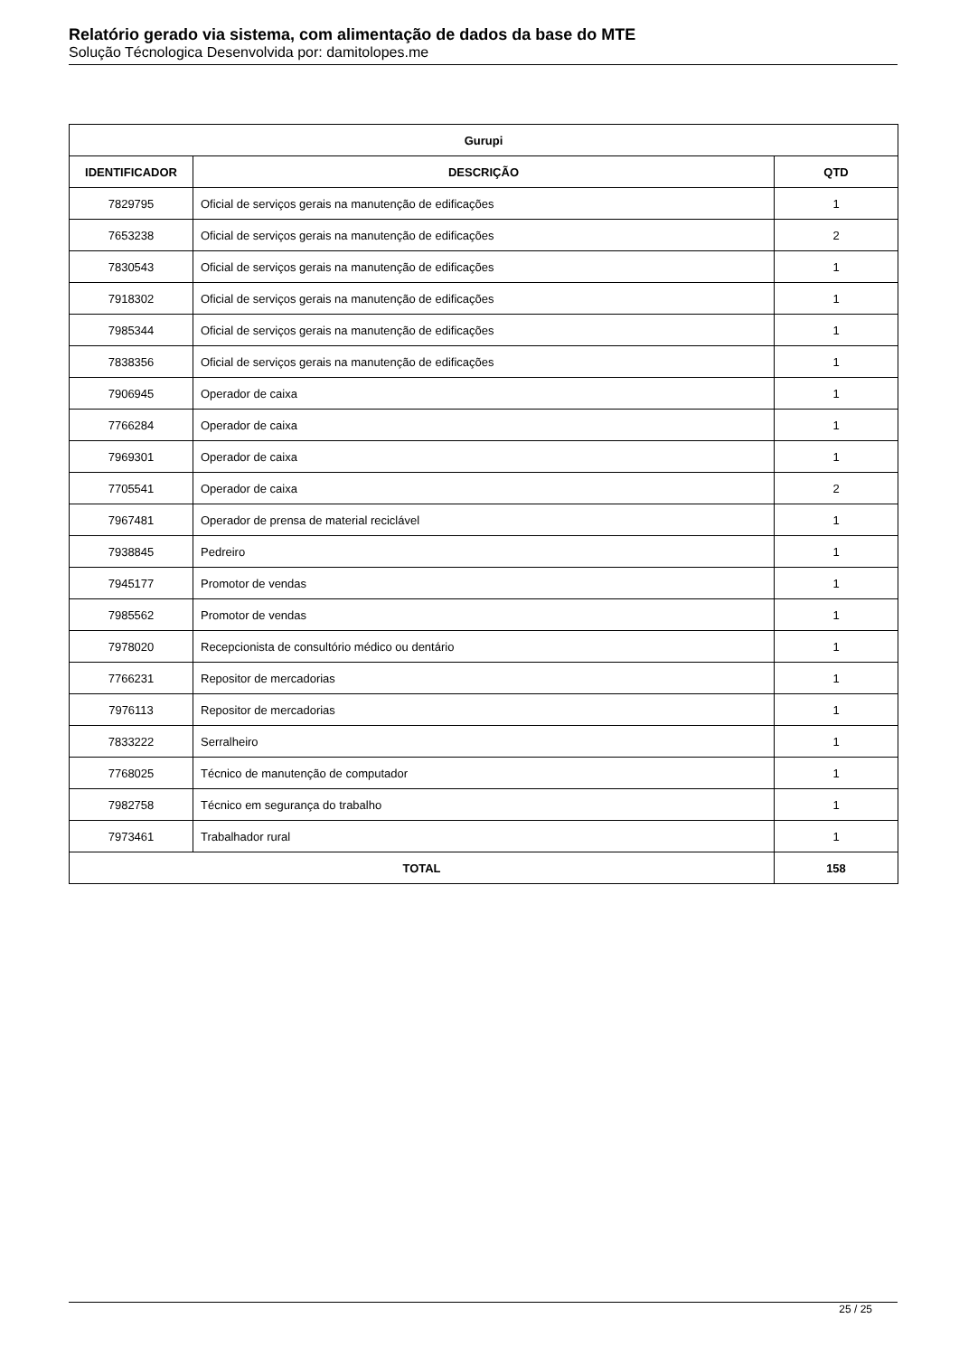Relatório gerado via sistema, com alimentação de dados da base do MTE
Solução Técnologica Desenvolvida por: damitolopes.me
| Gurupi | | |
| --- | --- | --- |
| IDENTIFICADOR | DESCRIÇÃO | QTD |
| 7829795 | Oficial de serviços gerais na manutenção de edificações | 1 |
| 7653238 | Oficial de serviços gerais na manutenção de edificações | 2 |
| 7830543 | Oficial de serviços gerais na manutenção de edificações | 1 |
| 7918302 | Oficial de serviços gerais na manutenção de edificações | 1 |
| 7985344 | Oficial de serviços gerais na manutenção de edificações | 1 |
| 7838356 | Oficial de serviços gerais na manutenção de edificações | 1 |
| 7906945 | Operador de caixa | 1 |
| 7766284 | Operador de caixa | 1 |
| 7969301 | Operador de caixa | 1 |
| 7705541 | Operador de caixa | 2 |
| 7967481 | Operador de prensa de material reciclável | 1 |
| 7938845 | Pedreiro | 1 |
| 7945177 | Promotor de vendas | 1 |
| 7985562 | Promotor de vendas | 1 |
| 7978020 | Recepcionista de consultório médico ou dentário | 1 |
| 7766231 | Repositor de mercadorias | 1 |
| 7976113 | Repositor de mercadorias | 1 |
| 7833222 | Serralheiro | 1 |
| 7768025 | Técnico de manutenção de computador | 1 |
| 7982758 | Técnico em segurança do trabalho | 1 |
| 7973461 | Trabalhador rural | 1 |
| TOTAL | | 158 |
25 / 25